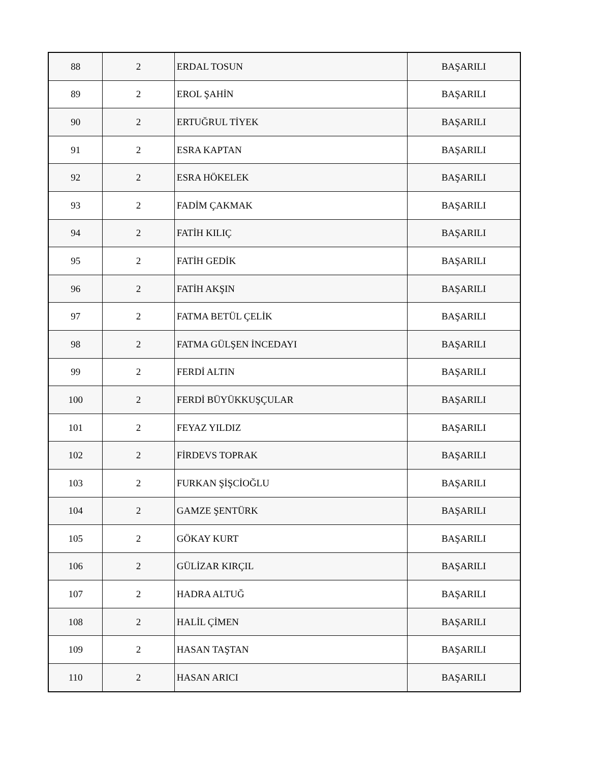| 88 | 2 | ERDAL TOSUN | BAŞARILI |
| 89 | 2 | EROL ŞAHİN | BAŞARILI |
| 90 | 2 | ERTUĞRUL TİYEK | BAŞARILI |
| 91 | 2 | ESRA KAPTAN | BAŞARILI |
| 92 | 2 | ESRA HÖKELEK | BAŞARILI |
| 93 | 2 | FADİM ÇAKMAK | BAŞARILI |
| 94 | 2 | FATİH KILIÇ | BAŞARILI |
| 95 | 2 | FATİH GEDİK | BAŞARILI |
| 96 | 2 | FATİH AKŞIN | BAŞARILI |
| 97 | 2 | FATMA BETÜL ÇELİK | BAŞARILI |
| 98 | 2 | FATMA GÜLŞEN İNCEDAYI | BAŞARILI |
| 99 | 2 | FERDİ ALTIN | BAŞARILI |
| 100 | 2 | FERDİ BÜYÜKKUŞÇULAR | BAŞARILI |
| 101 | 2 | FEYAZ YILDIZ | BAŞARILI |
| 102 | 2 | FİRDEVS TOPRAK | BAŞARILI |
| 103 | 2 | FURKAN ŞİŞCİOĞLU | BAŞARILI |
| 104 | 2 | GAMZE ŞENTÜRK | BAŞARILI |
| 105 | 2 | GÖKAY KURT | BAŞARILI |
| 106 | 2 | GÜLİZAR KIRÇIL | BAŞARILI |
| 107 | 2 | HADRA ALTUĞ | BAŞARILI |
| 108 | 2 | HALİL ÇİMEN | BAŞARILI |
| 109 | 2 | HASAN TAŞTAN | BAŞARILI |
| 110 | 2 | HASAN ARICI | BAŞARILI |